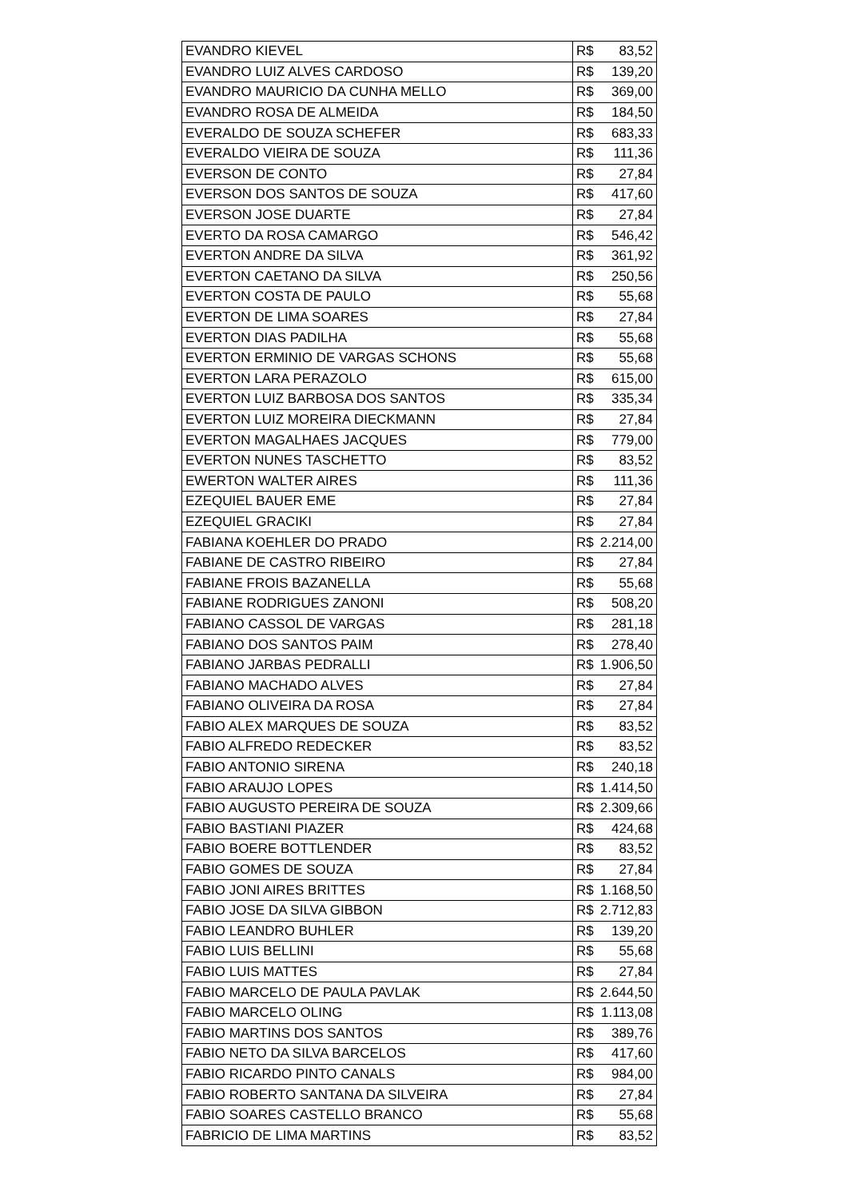| EVANDRO KIEVEL | R$ | 83,52 |
| EVANDRO LUIZ ALVES CARDOSO | R$ | 139,20 |
| EVANDRO MAURICIO DA CUNHA MELLO | R$ | 369,00 |
| EVANDRO ROSA DE ALMEIDA | R$ | 184,50 |
| EVERALDO DE SOUZA SCHEFER | R$ | 683,33 |
| EVERALDO VIEIRA DE SOUZA | R$ | 111,36 |
| EVERSON DE CONTO | R$ | 27,84 |
| EVERSON DOS SANTOS DE SOUZA | R$ | 417,60 |
| EVERSON JOSE DUARTE | R$ | 27,84 |
| EVERTO DA ROSA CAMARGO | R$ | 546,42 |
| EVERTON ANDRE DA SILVA | R$ | 361,92 |
| EVERTON CAETANO DA SILVA | R$ | 250,56 |
| EVERTON COSTA DE PAULO | R$ | 55,68 |
| EVERTON DE LIMA SOARES | R$ | 27,84 |
| EVERTON DIAS PADILHA | R$ | 55,68 |
| EVERTON ERMINIO DE VARGAS SCHONS | R$ | 55,68 |
| EVERTON LARA PERAZOLO | R$ | 615,00 |
| EVERTON LUIZ BARBOSA DOS SANTOS | R$ | 335,34 |
| EVERTON LUIZ MOREIRA DIECKMANN | R$ | 27,84 |
| EVERTON MAGALHAES JACQUES | R$ | 779,00 |
| EVERTON NUNES TASCHETTO | R$ | 83,52 |
| EWERTON WALTER AIRES | R$ | 111,36 |
| EZEQUIEL BAUER EME | R$ | 27,84 |
| EZEQUIEL GRACIKI | R$ | 27,84 |
| FABIANA KOEHLER DO PRADO | R$ | 2.214,00 |
| FABIANE DE CASTRO RIBEIRO | R$ | 27,84 |
| FABIANE FROIS BAZANELLA | R$ | 55,68 |
| FABIANE RODRIGUES ZANONI | R$ | 508,20 |
| FABIANO CASSOL DE VARGAS | R$ | 281,18 |
| FABIANO DOS SANTOS PAIM | R$ | 278,40 |
| FABIANO JARBAS PEDRALLI | R$ | 1.906,50 |
| FABIANO MACHADO ALVES | R$ | 27,84 |
| FABIANO OLIVEIRA DA ROSA | R$ | 27,84 |
| FABIO ALEX MARQUES DE SOUZA | R$ | 83,52 |
| FABIO ALFREDO REDECKER | R$ | 83,52 |
| FABIO ANTONIO SIRENA | R$ | 240,18 |
| FABIO ARAUJO LOPES | R$ | 1.414,50 |
| FABIO AUGUSTO PEREIRA DE SOUZA | R$ | 2.309,66 |
| FABIO BASTIANI PIAZER | R$ | 424,68 |
| FABIO BOERE BOTTLENDER | R$ | 83,52 |
| FABIO GOMES DE SOUZA | R$ | 27,84 |
| FABIO JONI AIRES BRITTES | R$ | 1.168,50 |
| FABIO JOSE DA SILVA GIBBON | R$ | 2.712,83 |
| FABIO LEANDRO BUHLER | R$ | 139,20 |
| FABIO LUIS BELLINI | R$ | 55,68 |
| FABIO LUIS MATTES | R$ | 27,84 |
| FABIO MARCELO DE PAULA PAVLAK | R$ | 2.644,50 |
| FABIO MARCELO OLING | R$ | 1.113,08 |
| FABIO MARTINS DOS SANTOS | R$ | 389,76 |
| FABIO NETO DA SILVA BARCELOS | R$ | 417,60 |
| FABIO RICARDO PINTO CANALS | R$ | 984,00 |
| FABIO ROBERTO SANTANA DA SILVEIRA | R$ | 27,84 |
| FABIO SOARES CASTELLO BRANCO | R$ | 55,68 |
| FABRICIO DE LIMA MARTINS | R$ | 83,52 |